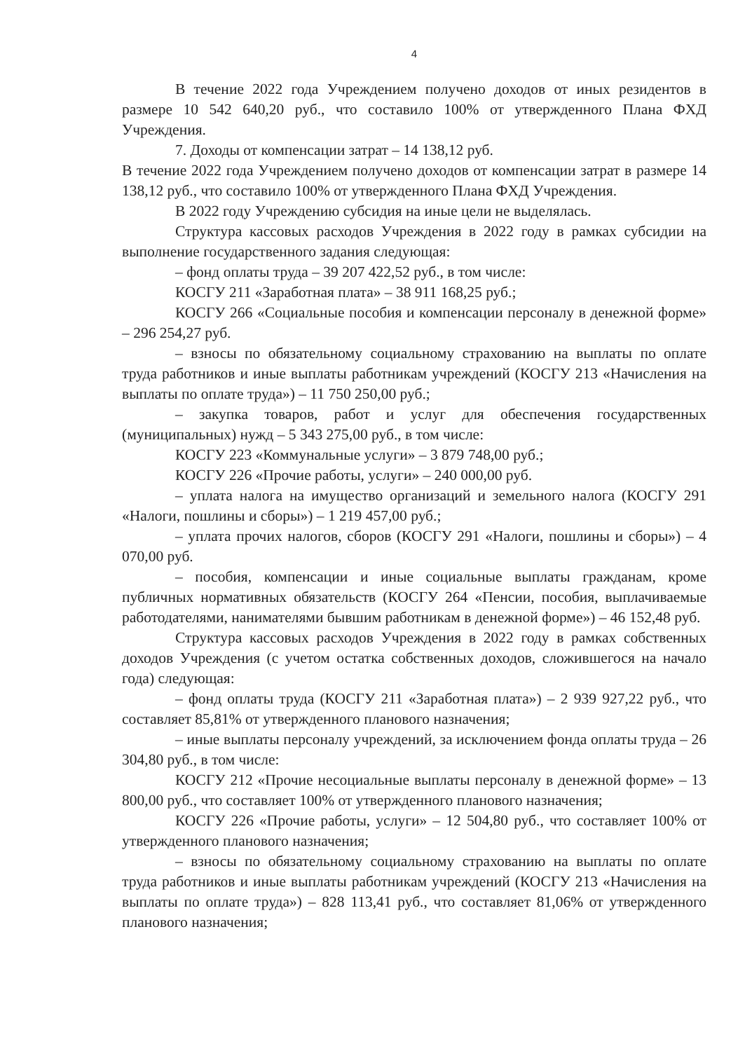4
В течение 2022 года Учреждением получено доходов от иных резидентов в размере 10 542 640,20 руб., что составило 100% от утвержденного Плана ФХД Учреждения.
7. Доходы от компенсации затрат – 14 138,12 руб.
В течение 2022 года Учреждением получено доходов от компенсации затрат в размере 14 138,12 руб., что составило 100% от утвержденного Плана ФХД Учреждения.
В 2022 году Учреждению субсидия на иные цели не выделялась.
Структура кассовых расходов Учреждения в 2022 году в рамках субсидии на выполнение государственного задания следующая:
– фонд оплаты труда – 39 207 422,52 руб., в том числе:
КОСГУ 211 «Заработная плата» – 38 911 168,25 руб.;
КОСГУ 266 «Социальные пособия и компенсации персоналу в денежной форме» – 296 254,27 руб.
– взносы по обязательному социальному страхованию на выплаты по оплате труда работников и иные выплаты работникам учреждений (КОСГУ 213 «Начисления на выплаты по оплате труда») – 11 750 250,00 руб.;
– закупка товаров, работ и услуг для обеспечения государственных (муниципальных) нужд – 5 343 275,00 руб., в том числе:
КОСГУ 223 «Коммунальные услуги» – 3 879 748,00 руб.;
КОСГУ 226 «Прочие работы, услуги» – 240 000,00 руб.
– уплата налога на имущество организаций и земельного налога (КОСГУ 291 «Налоги, пошлины и сборы») – 1 219 457,00 руб.;
– уплата прочих налогов, сборов (КОСГУ 291 «Налоги, пошлины и сборы») – 4 070,00 руб.
– пособия, компенсации и иные социальные выплаты гражданам, кроме публичных нормативных обязательств (КОСГУ 264 «Пенсии, пособия, выплачиваемые работодателями, нанимателями бывшим работникам в денежной форме») – 46 152,48 руб.
Структура кассовых расходов Учреждения в 2022 году в рамках собственных доходов Учреждения (с учетом остатка собственных доходов, сложившегося на начало года) следующая:
– фонд оплаты труда (КОСГУ 211 «Заработная плата») – 2 939 927,22 руб., что составляет 85,81% от утвержденного планового назначения;
– иные выплаты персоналу учреждений, за исключением фонда оплаты труда – 26 304,80 руб., в том числе:
КОСГУ 212 «Прочие несоциальные выплаты персоналу в денежной форме» – 13 800,00 руб., что составляет 100% от утвержденного планового назначения;
КОСГУ 226 «Прочие работы, услуги» – 12 504,80 руб., что составляет 100% от утвержденного планового назначения;
– взносы по обязательному социальному страхованию на выплаты по оплате труда работников и иные выплаты работникам учреждений (КОСГУ 213 «Начисления на выплаты по оплате труда») – 828 113,41 руб., что составляет 81,06% от утвержденного планового назначения;